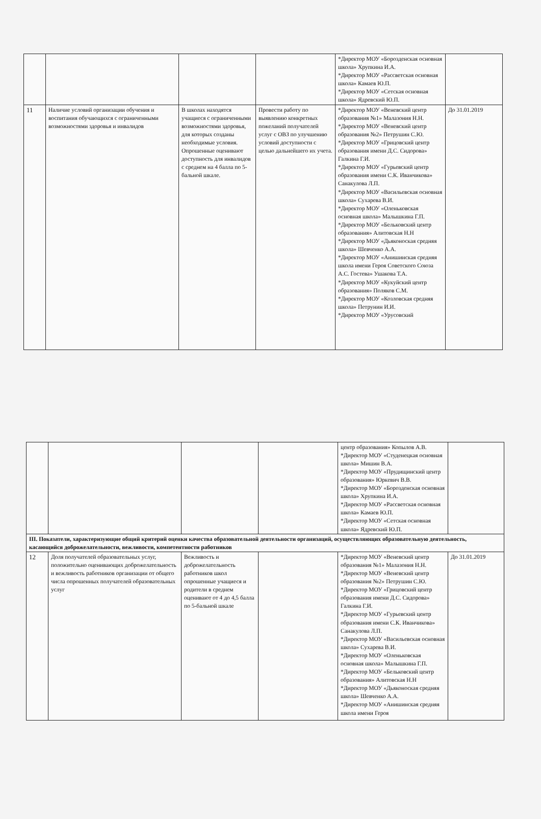| | | | | *Директор МОУ «Борозденская основная школа» Хрупкина И.А. *Директор МОУ «Рассветская основная школа» Камаев Ю.П. *Директор МОУ «Сетская основная школа» Ядревский Ю.П. | |
| 11 | Наличие условий организации обучения и воспитания обучающихся с ограниченными возможностями здоровья и инвалидов | В школах находятся учащиеся с ограниченными возможностями здоровья, для которых созданы необходимые условия. Опрошенные оценивают доступность для инвалидов с среднем на 4 балла по 5-бальной шкале. | Провести работу по выявлению конкретных пожеланий получателей услуг с ОВЗ по улучшению условий доступности с целью дальнейшего их учета. | *Директор МОУ «Веневский центр образования №1» Малазония Н.Н. *Директор МОУ «Веневский центр образования №2» Петрушин С.Ю. *Директор МОУ «Грицовский центр образования имени Д.С. Сидорова» Галкина Г.И. *Директор МОУ «Гурьевский центр образования имени С.К. Иванчикова» Санакулова Л.П. *Директор МОУ «Васильевская основная школа» Сухарева В.И. *Директор МОУ «Оленьковская основная школа» Малышкина Г.П. *Директор МОУ «Бельковский центр образования» Алитовская Н.Н *Директор МОУ «Дьяконоская средняя школа» Шевченко А.А. *Директор МОУ «Анишинская средняя школа имени Героя Советского Союза А.С. Гостева» Ушакова Т.А. *Директор МОУ «Кукуйский центр образования» Поляков С.М. *Директор МОУ «Козловская средняя школа» Петрунин И.И. *Директор МОУ «Урусовский | До 31.01.2019 |
| | | | | центр образования» Копылов А.В. *Директор МОУ «Студенецкая основная школа» Мишин В.А. *Директор МОУ «Прудищинский центр образования» Юркевич В.В. *Директор МОУ «Борозденская основная школа» Хрупкина И.А. *Директор МОУ «Рассветская основная школа» Камаев Ю.П. *Директор МОУ «Сетская основная школа» Ядревский Ю.П. | |
| III. Показатели, характеризующие общий критерий оценки качества образовательной деятельности организаций, осуществляющих образовательную деятельность, касающийся доброжелательности, вежливости, компетентности работников | | | | | |
| 12 | Доля получателей образовательных услуг, положительно оценивающих доброжелательность и вежливость работников организации от общего числа опрошенных получателей образовательных услуг | Вежливость и доброжелательность работников школ опрошенные учащиеся и родители в среднем оценивают от 4 до 4,5 балла по 5-бальной шкале | | *Директор МОУ «Веневский центр образования №1» Малазония Н.Н. *Директор МОУ «Веневский центр образования №2» Петрушин С.Ю. *Директор МОУ «Грицовский центр образования имени Д.С. Сидорова» Галкина Г.И. *Директор МОУ «Гурьевский центр образования имени С.К. Иванчикова» Санакулова Л.П. *Директор МОУ «Васильевская основная школа» Сухарева В.И. *Директор МОУ «Оленьковская основная школа» Малышкина Г.П. *Директор МОУ «Бельковский центр образования» Алитовская Н.Н *Директор МОУ «Дьяконоская средняя школа» Шевченко А.А. *Директор МОУ «Анишинская средняя школа имени Героя | До 31.01.2019 |